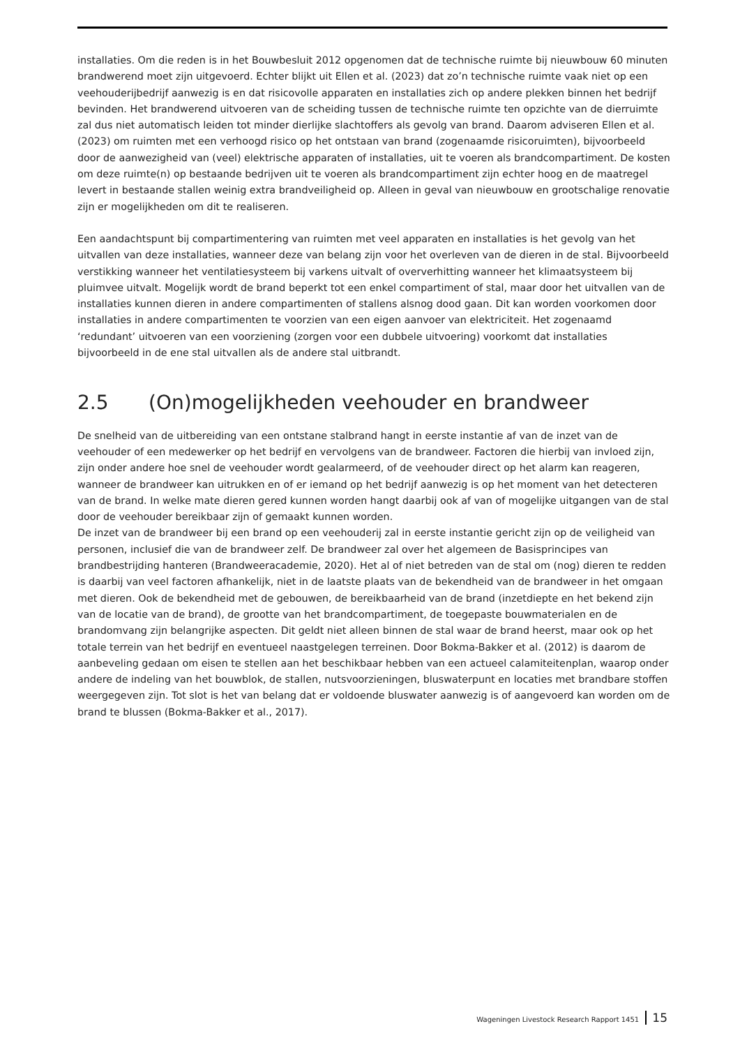installaties. Om die reden is in het Bouwbesluit 2012 opgenomen dat de technische ruimte bij nieuwbouw 60 minuten brandwerend moet zijn uitgevoerd. Echter blijkt uit Ellen et al. (2023) dat zo’n technische ruimte vaak niet op een veehouderijbedrijf aanwezig is en dat risicovolle apparaten en installaties zich op andere plekken binnen het bedrijf bevinden. Het brandwerend uitvoeren van de scheiding tussen de technische ruimte ten opzichte van de dierruimte zal dus niet automatisch leiden tot minder dierlijke slachtoffers als gevolg van brand. Daarom adviseren Ellen et al. (2023) om ruimten met een verhoogd risico op het ontstaan van brand (zogenaamde risicoruimten), bijvoorbeeld door de aanwezigheid van (veel) elektrische apparaten of installaties, uit te voeren als brandcompartiment. De kosten om deze ruimte(n) op bestaande bedrijven uit te voeren als brandcompartiment zijn echter hoog en de maatregel levert in bestaande stallen weinig extra brandveiligheid op. Alleen in geval van nieuwbouw en grootschalige renovatie zijn er mogelijkheden om dit te realiseren.
Een aandachtspunt bij compartimentering van ruimten met veel apparaten en installaties is het gevolg van het uitvallen van deze installaties, wanneer deze van belang zijn voor het overleven van de dieren in de stal. Bijvoorbeeld verstikking wanneer het ventilatiesysteem bij varkens uitvalt of oververhitting wanneer het klimaatsysteem bij pluimvee uitvalt. Mogelijk wordt de brand beperkt tot een enkel compartiment of stal, maar door het uitvallen van de installaties kunnen dieren in andere compartimenten of stallens alsnog dood gaan. Dit kan worden voorkomen door installaties in andere compartimenten te voorzien van een eigen aanvoer van elektriciteit. Het zogenaamd ‘redundant’ uitvoeren van een voorziening (zorgen voor een dubbele uitvoering) voorkomt dat installaties bijvoorbeeld in de ene stal uitvallen als de andere stal uitbrandt.
2.5 (On)mogelijkheden veehouder en brandweer
De snelheid van de uitbereiding van een ontstane stalbrand hangt in eerste instantie af van de inzet van de veehouder of een medewerker op het bedrijf en vervolgens van de brandweer. Factoren die hierbij van invloed zijn, zijn onder andere hoe snel de veehouder wordt gealarmeerd, of de veehouder direct op het alarm kan reageren, wanneer de brandweer kan uitrukken en of er iemand op het bedrijf aanwezig is op het moment van het detecteren van de brand. In welke mate dieren gered kunnen worden hangt daarbij ook af van of mogelijke uitgangen van de stal door de veehouder bereikbaar zijn of gemaakt kunnen worden.
De inzet van de brandweer bij een brand op een veehouderij zal in eerste instantie gericht zijn op de veiligheid van personen, inclusief die van de brandweer zelf. De brandweer zal over het algemeen de Basisprincipes van brandbestrijding hanteren (Brandweeracademie, 2020). Het al of niet betreden van de stal om (nog) dieren te redden is daarbij van veel factoren afhankelijk, niet in de laatste plaats van de bekendheid van de brandweer in het omgaan met dieren. Ook de bekendheid met de gebouwen, de bereikbaarheid van de brand (inzetdiepte en het bekend zijn van de locatie van de brand), de grootte van het brandcompartiment, de toegepaste bouwmaterialen en de brandomvang zijn belangrijke aspecten. Dit geldt niet alleen binnen de stal waar de brand heerst, maar ook op het totale terrein van het bedrijf en eventueel naastgelegen terreinen. Door Bokma-Bakker et al. (2012) is daarom de aanbeveling gedaan om eisen te stellen aan het beschikbaar hebben van een actueel calamiteitenplan, waarop onder andere de indeling van het bouwblok, de stallen, nutsvoorzieningen, bluswaterpunt en locaties met brandbare stoffen weergegeven zijn. Tot slot is het van belang dat er voldoende bluswater aanwezig is of aangevoerd kan worden om de brand te blussen (Bokma-Bakker et al., 2017).
Wageningen Livestock Research Rapport 1451 15